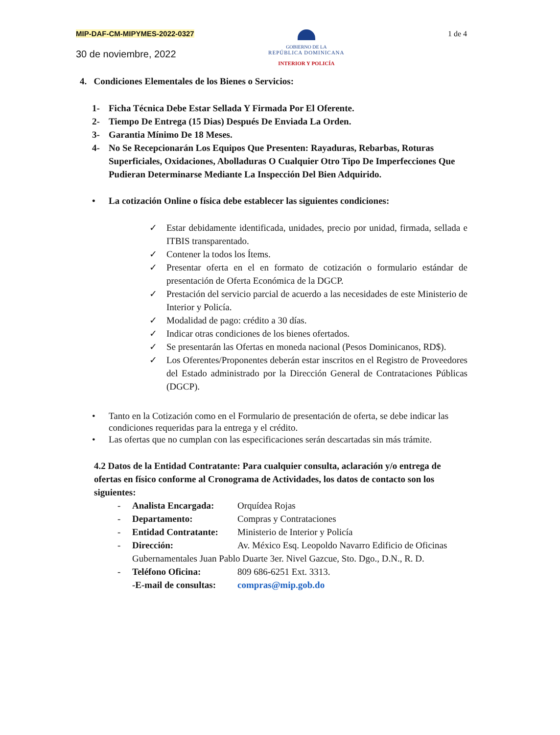MIP-DAF-CM-MIPYMES-2022-0327
30 de noviembre, 2022
GOBIERNO DE LA
REPÚBLICA DOMINICANA
INTERIOR Y POLICÍA
1 de 4
4. Condiciones Elementales de los Bienes o Servicios:
1- Ficha Técnica Debe Estar Sellada Y Firmada Por El Oferente.
2- Tiempo De Entrega (15 Dias) Después De Enviada La Orden.
3- Garantia Mínimo De 18 Meses.
4- No Se Recepcionarán Los Equipos Que Presenten: Rayaduras, Rebarbas, Roturas Superficiales, Oxidaciones, Abolladuras O Cualquier Otro Tipo De Imperfecciones Que Pudieran Determinarse Mediante La Inspección Del Bien Adquirido.
• La cotización Online o física debe establecer las siguientes condiciones:
✓ Estar debidamente identificada, unidades, precio por unidad, firmada, sellada e ITBIS transparentado.
✓ Contener la todos los Ítems.
✓ Presentar oferta en el en formato de cotización o formulario estándar de presentación de Oferta Económica de la DGCP.
✓ Prestación del servicio parcial de acuerdo a las necesidades de este Ministerio de Interior y Policía.
✓ Modalidad de pago: crédito a 30 días.
✓ Indicar otras condiciones de los bienes ofertados.
✓ Se presentarán las Ofertas en moneda nacional (Pesos Dominicanos, RD$).
✓ Los Oferentes/Proponentes deberán estar inscritos en el Registro de Proveedores del Estado administrado por la Dirección General de Contrataciones Públicas (DGCP).
• Tanto en la Cotización como en el Formulario de presentación de oferta, se debe indicar las condiciones requeridas para la entrega y el crédito.
• Las ofertas que no cumplan con las especificaciones serán descartadas sin más trámite.
4.2 Datos de la Entidad Contratante: Para cualquier consulta, aclaración y/o entrega de ofertas en físico conforme al Cronograma de Actividades, los datos de contacto son los siguientes:
- Analista Encargada: Orquídea Rojas
- Departamento: Compras y Contrataciones
- Entidad Contratante: Ministerio de Interior y Policía
- Dirección: Av. México Esq. Leopoldo Navarro Edificio de Oficinas
Gubernamentales Juan Pablo Duarte 3er. Nivel Gazcue, Sto. Dgo., D.N., R. D.
- Teléfono Oficina: 809 686-6251 Ext. 3313.
-E-mail de consultas: compras@mip.gob.do